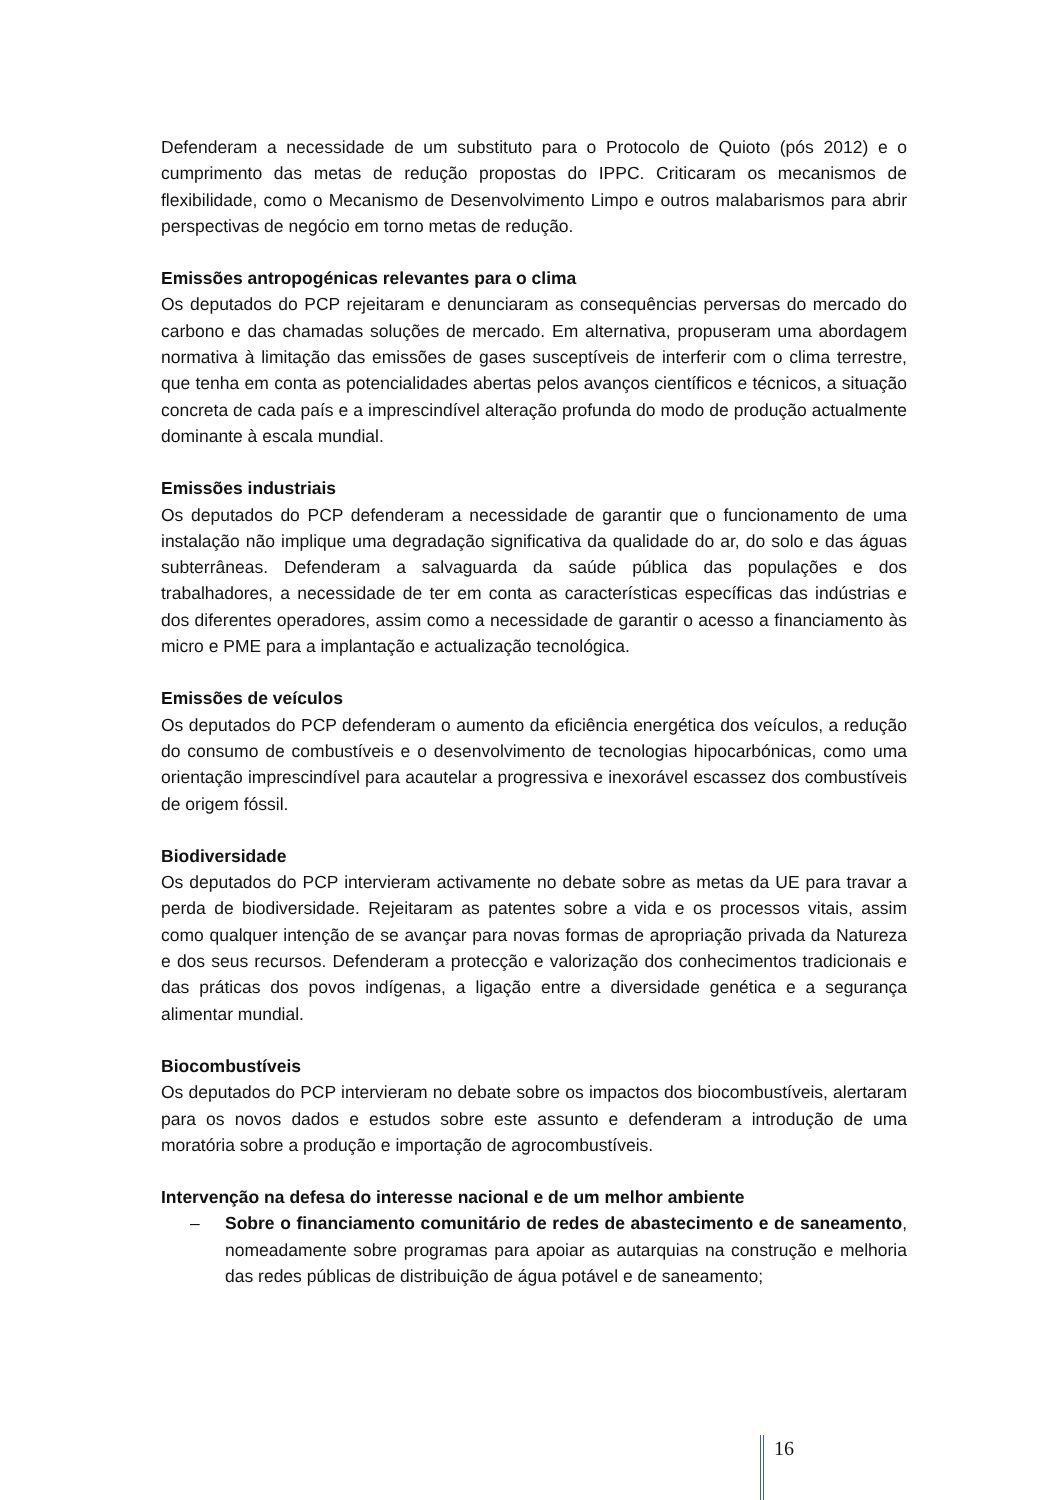Defenderam a necessidade de um substituto para o Protocolo de Quioto (pós 2012) e o cumprimento das metas de redução propostas do IPPC. Criticaram os mecanismos de flexibilidade, como o Mecanismo de Desenvolvimento Limpo e outros malabarismos para abrir perspectivas de negócio em torno metas de redução.
Emissões antropogénicas relevantes para o clima
Os deputados do PCP rejeitaram e denunciaram as consequências perversas do mercado do carbono e das chamadas soluções de mercado. Em alternativa, propuseram uma abordagem normativa à limitação das emissões de gases susceptíveis de interferir com o clima terrestre, que tenha em conta as potencialidades abertas pelos avanços científicos e técnicos, a situação concreta de cada país e a imprescindível alteração profunda do modo de produção actualmente dominante à escala mundial.
Emissões industriais
Os deputados do PCP defenderam a necessidade de garantir que o funcionamento de uma instalação não implique uma degradação significativa da qualidade do ar, do solo e das águas subterrâneas. Defenderam a salvaguarda da saúde pública das populações e dos trabalhadores, a necessidade de ter em conta as características específicas das indústrias e dos diferentes operadores, assim como a necessidade de garantir o acesso a financiamento às micro e PME para a implantação e actualização tecnológica.
Emissões de veículos
Os deputados do PCP defenderam o aumento da eficiência energética dos veículos, a redução do consumo de combustíveis e o desenvolvimento de tecnologias hipocarbónicas, como uma orientação imprescindível para acautelar a progressiva e inexorável escassez dos combustíveis de origem fóssil.
Biodiversidade
Os deputados do PCP intervieram activamente no debate sobre as metas da UE para travar a perda de biodiversidade. Rejeitaram as patentes sobre a vida e os processos vitais, assim como qualquer intenção de se avançar para novas formas de apropriação privada da Natureza e dos seus recursos. Defenderam a protecção e valorização dos conhecimentos tradicionais e das práticas dos povos indígenas, a ligação entre a diversidade genética e a segurança alimentar mundial.
Biocombustíveis
Os deputados do PCP intervieram no debate sobre os impactos dos biocombustíveis, alertaram para os novos dados e estudos sobre este assunto e defenderam a introdução de uma moratória sobre a produção e importação de agrocombustíveis.
Intervenção na defesa do interesse nacional e de um melhor ambiente
– Sobre o financiamento comunitário de redes de abastecimento e de saneamento, nomeadamente sobre programas para apoiar as autarquias na construção e melhoria das redes públicas de distribuição de água potável e de saneamento;
16